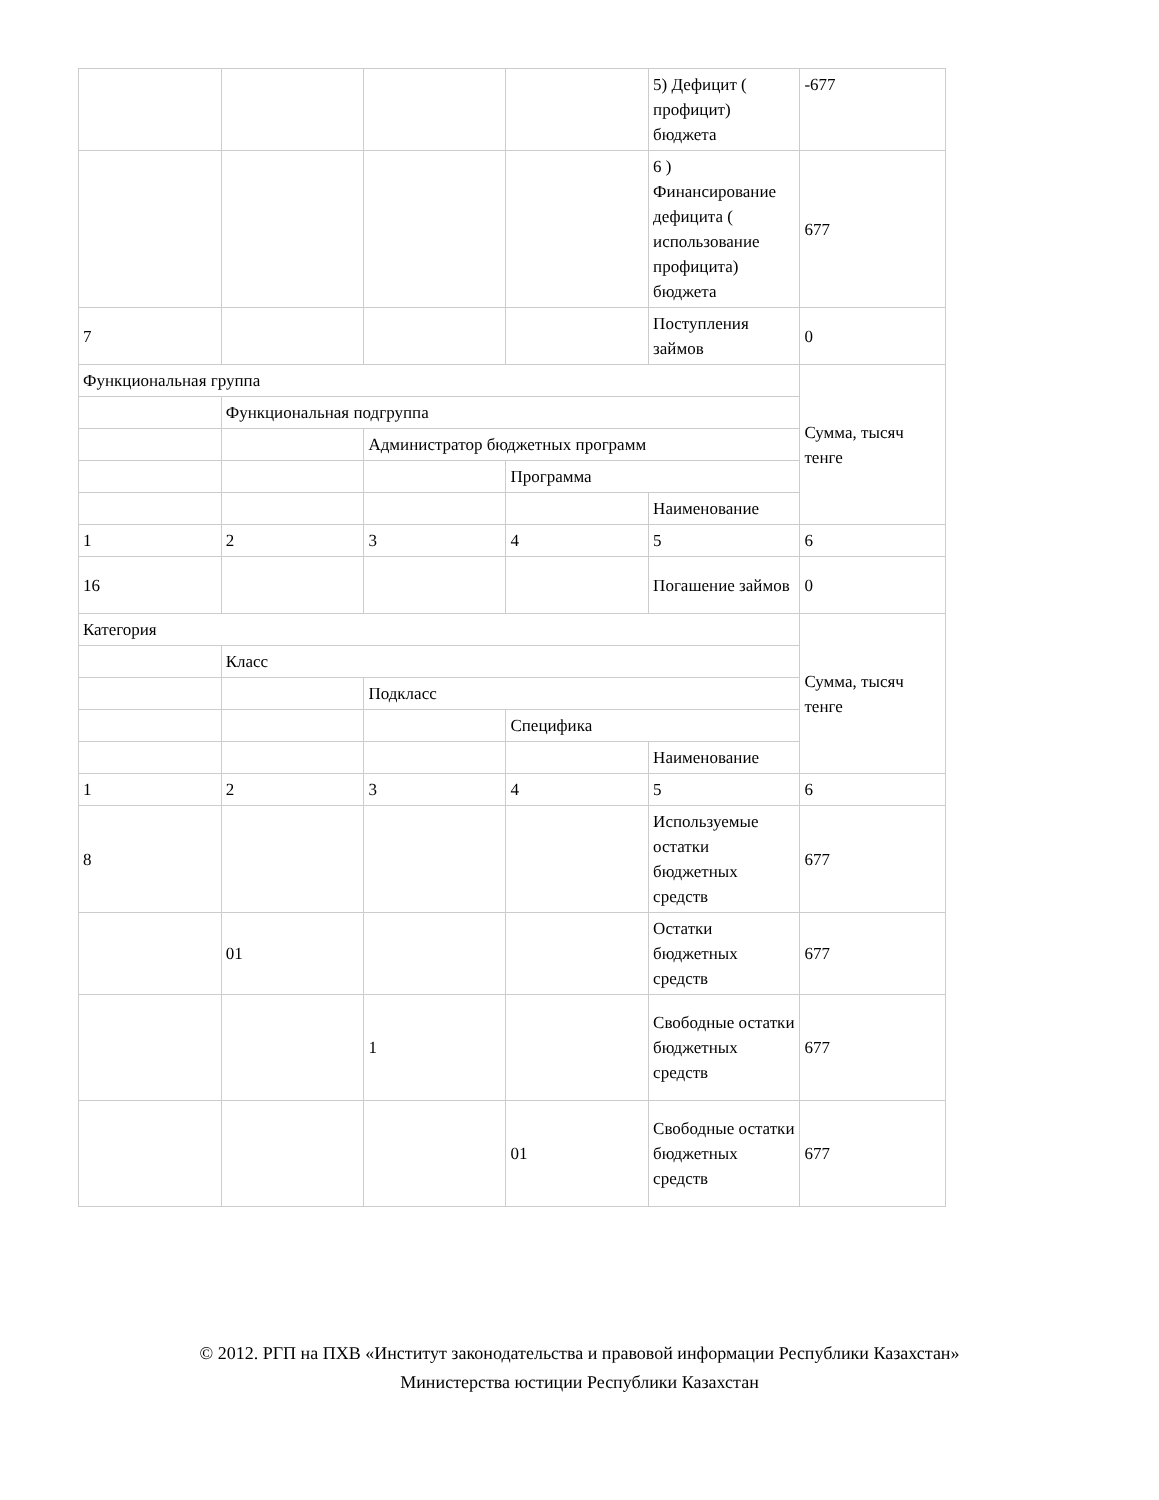| | | | | 5) Дефицит ( профицит) бюджета | -677 |
| | | | | 6 ) Финансирование дефицита ( использование профицита) бюджета | 677 |
| 7 | | | | Поступления займов | 0 |
| Функциональная группа | | | | | Сумма, тысяч тенге |
| | Функциональная подгруппа | | | | |
| | | Администратор бюджетных программ | | | |
| | | | Программа | | |
| | | | | Наименование | |
| 1 | 2 | 3 | 4 | 5 | 6 |
| 16 | | | | Погашение займов | 0 |
| Категория | | | | | Сумма, тысяч тенге |
| | Класс | | | | |
| | | Подкласс | | | |
| | | | Специфика | | |
| | | | | Наименование | |
| 1 | 2 | 3 | 4 | 5 | 6 |
| 8 | | | | Используемые остатки бюджетных средств | 677 |
| | 01 | | | Остатки бюджетных средств | 677 |
| | | 1 | | Свободные остатки бюджетных средств | 677 |
| | | | 01 | Свободные остатки бюджетных средств | 677 |
© 2012. РГП на ПХВ «Институт законодательства и правовой информации Республики Казахстан»
Министерства юстиции Республики Казахстан